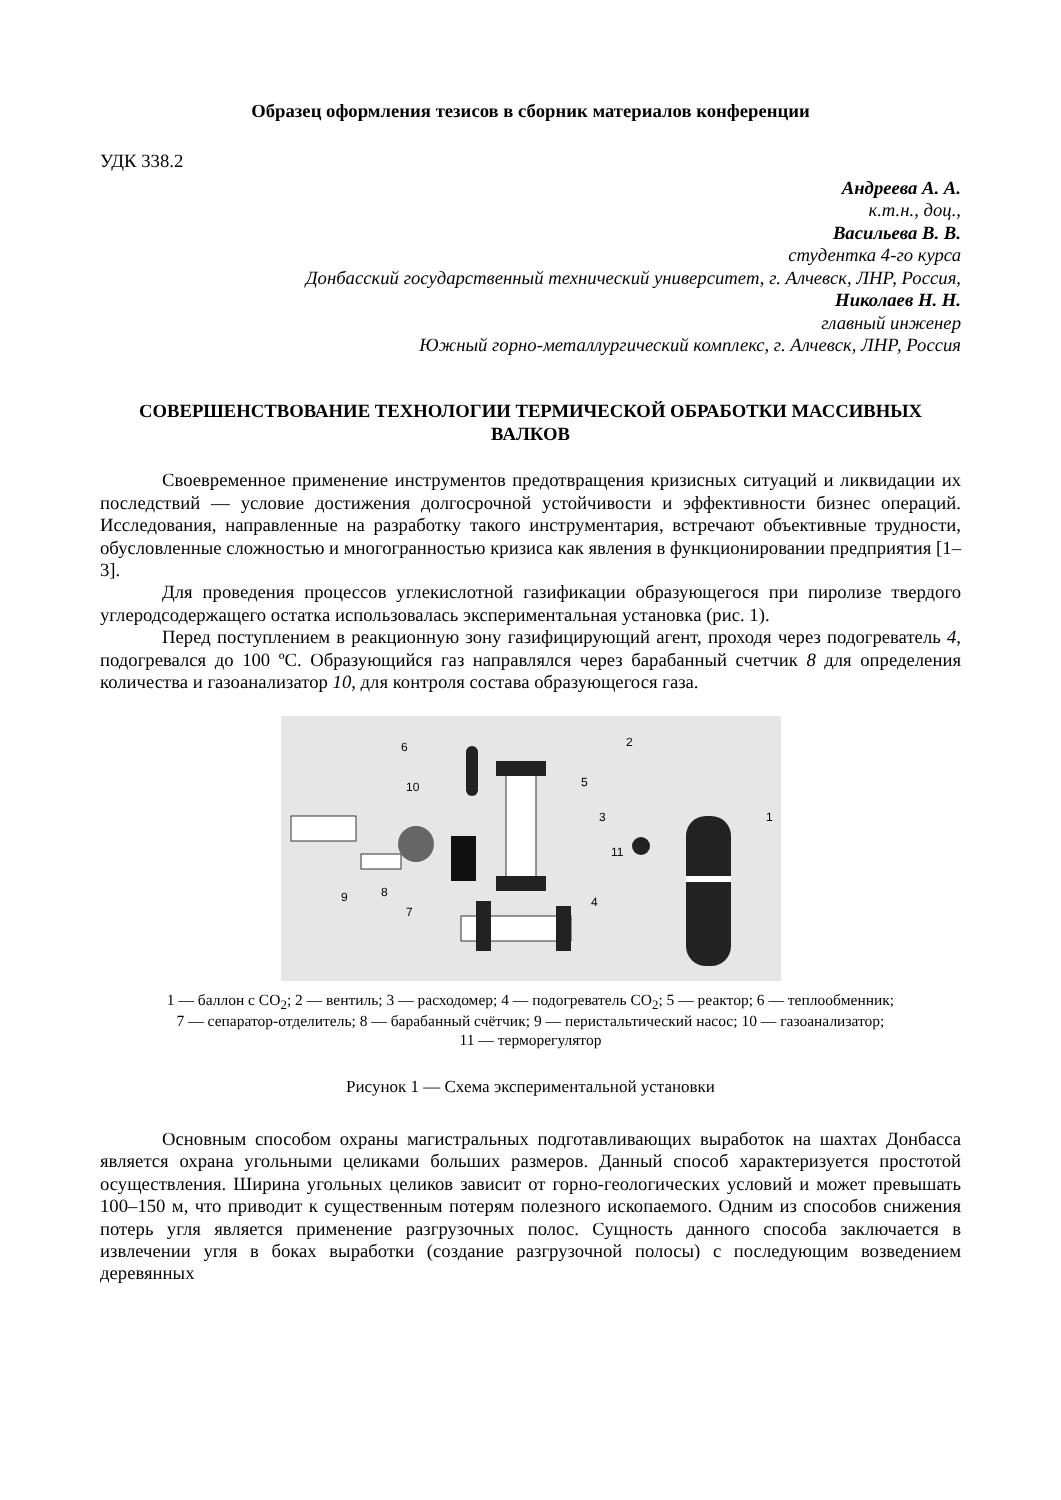Образец оформления тезисов в сборник материалов конференции
УДК 338.2
Андреева А. А.
к.т.н., доц.,
Васильева В. В.
студентка 4-го курса
Донбасский государственный технический университет, г. Алчевск, ЛНР, Россия,
Николаев Н. Н.
главный инженер
Южный горно-металлургический комплекс, г. Алчевск, ЛНР, Россия
СОВЕРШЕНСТВОВАНИЕ ТЕХНОЛОГИИ ТЕРМИЧЕСКОЙ ОБРАБОТКИ МАССИВНЫХ ВАЛКОВ
Своевременное применение инструментов предотвращения кризисных ситуаций и ликвидации их последствий — условие достижения долгосрочной устойчивости и эффективности бизнес операций. Исследования, направленные на разработку такого инструментария, встречают объективные трудности, обусловленные сложностью и многогранностью кризиса как явления в функционировании предприятия [1–3].
Для проведения процессов углекислотной газификации образующегося при пиролизе твердого углеродсодержащего остатка использовалась экспериментальная установка (рис. 1).
Перед поступлением в реакционную зону газифицирующий агент, проходя через подогреватель 4, подогревался до 100 ºС. Образующийся газ направлялся через барабанный счетчик 8 для определения количества и газоанализатор 10, для контроля состава образующегося газа.
6
2
10
5
3
1
11
9
8
7
4
1 — баллон с СО<sub>2</sub>; 2 — вентиль; 3 — расходомер; 4 — подогреватель СО<sub>2</sub>; 5 — реактор; 6 — теплообменник;
7 — сепаратор-отделитель; 8 — барабанный счётчик; 9 — перистальтический насос; 10 — газоанализатор;
11 — терморегулятор
Рисунок 1 — Схема экспериментальной установки
Основным способом охраны магистральных подготавливающих выработок на шахтах Донбасса является охрана угольными целиками больших размеров. Данный способ характеризуется простотой осуществления. Ширина угольных целиков зависит от горно-геологических условий и может превышать 100–150 м, что приводит к существенным потерям полезного ископаемого. Одним из способов снижения потерь угля является применение разгрузочных полос. Сущность данного способа заключается в извлечении угля в боках выработки (создание разгрузочной полосы) с последующим возведением деревянных